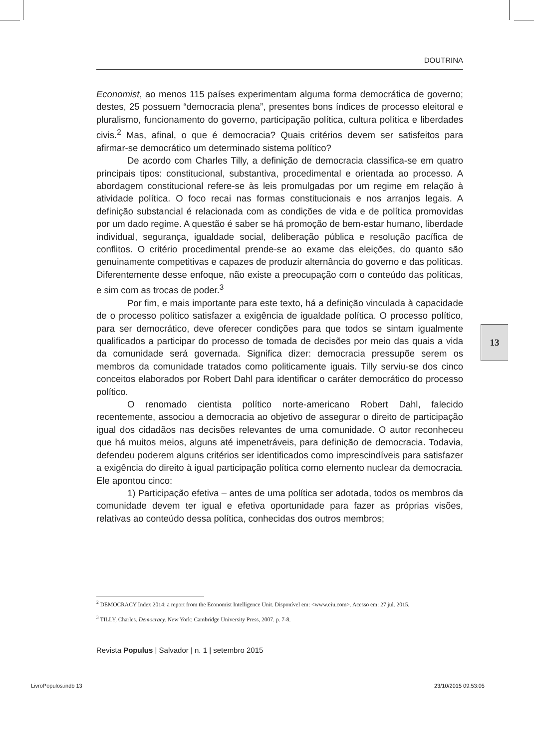DOUTRINA
Economist, ao menos 115 países experimentam alguma forma democrática de governo; destes, 25 possuem “democracia plena”, presentes bons índices de processo eleitoral e pluralismo, funcionamento do governo, participação política, cultura política e liberdades civis.<sup>2</sup> Mas, afinal, o que é democracia? Quais critérios devem ser satisfeitos para afirmar-se democrático um determinado sistema político?
De acordo com Charles Tilly, a definição de democracia classifica-se em quatro principais tipos: constitucional, substantiva, procedimental e orientada ao processo. A abordagem constitucional refere-se às leis promulgadas por um regime em relação à atividade política. O foco recai nas formas constitucionais e nos arranjos legais. A definição substancial é relacionada com as condições de vida e de política promovidas por um dado regime. A questão é saber se há promoção de bem-estar humano, liberdade individual, segurança, igualdade social, deliberação pública e resolução pacífica de conflitos. O critério procedimental prende-se ao exame das eleições, do quanto são genuinamente competitivas e capazes de produzir alternância do governo e das políticas. Diferentemente desse enfoque, não existe a preocupação com o conteúdo das políticas, e sim com as trocas de poder.<sup>3</sup>
Por fim, e mais importante para este texto, há a definição vinculada à capacidade de o processo político satisfazer a exigência de igualdade política. O processo político, para ser democrático, deve oferecer condições para que todos se sintam igualmente qualificados a participar do processo de tomada de decisões por meio das quais a vida da comunidade será governada. Significa dizer: democracia pressupõe serem os membros da comunidade tratados como politicamente iguais. Tilly serviu-se dos cinco conceitos elaborados por Robert Dahl para identificar o caráter democrático do processo político.
O renomado cientista político norte-americano Robert Dahl, falecido recentemente, associou a democracia ao objetivo de assegurar o direito de participação igual dos cidadãos nas decisões relevantes de uma comunidade. O autor reconheceu que há muitos meios, alguns até impenetráveis, para definição de democracia. Todavia, defendeu poderem alguns critérios ser identificados como imprescindíveis para satisfazer a exigência do direito à igual participação política como elemento nuclear da democracia. Ele apontou cinco:
1) Participação efetiva – antes de uma política ser adotada, todos os membros da comunidade devem ter igual e efetiva oportunidade para fazer as próprias visões, relativas ao conteúdo dessa política, conhecidas dos outros membros;
13
<sup>2</sup> DEMOCRACY Index 2014: a report from the Economist Intelligence Unit. Disponível em: <www.eiu.com>. Acesso em: 27 jul. 2015.
<sup>3</sup> TILLY, Charles. Democracy. New York: Cambridge University Press, 2007. p. 7-8.
Revista Populus | Salvador | n. 1 | setembro 2015
LivroPopulos.indb 13 23/10/2015 09:53:05